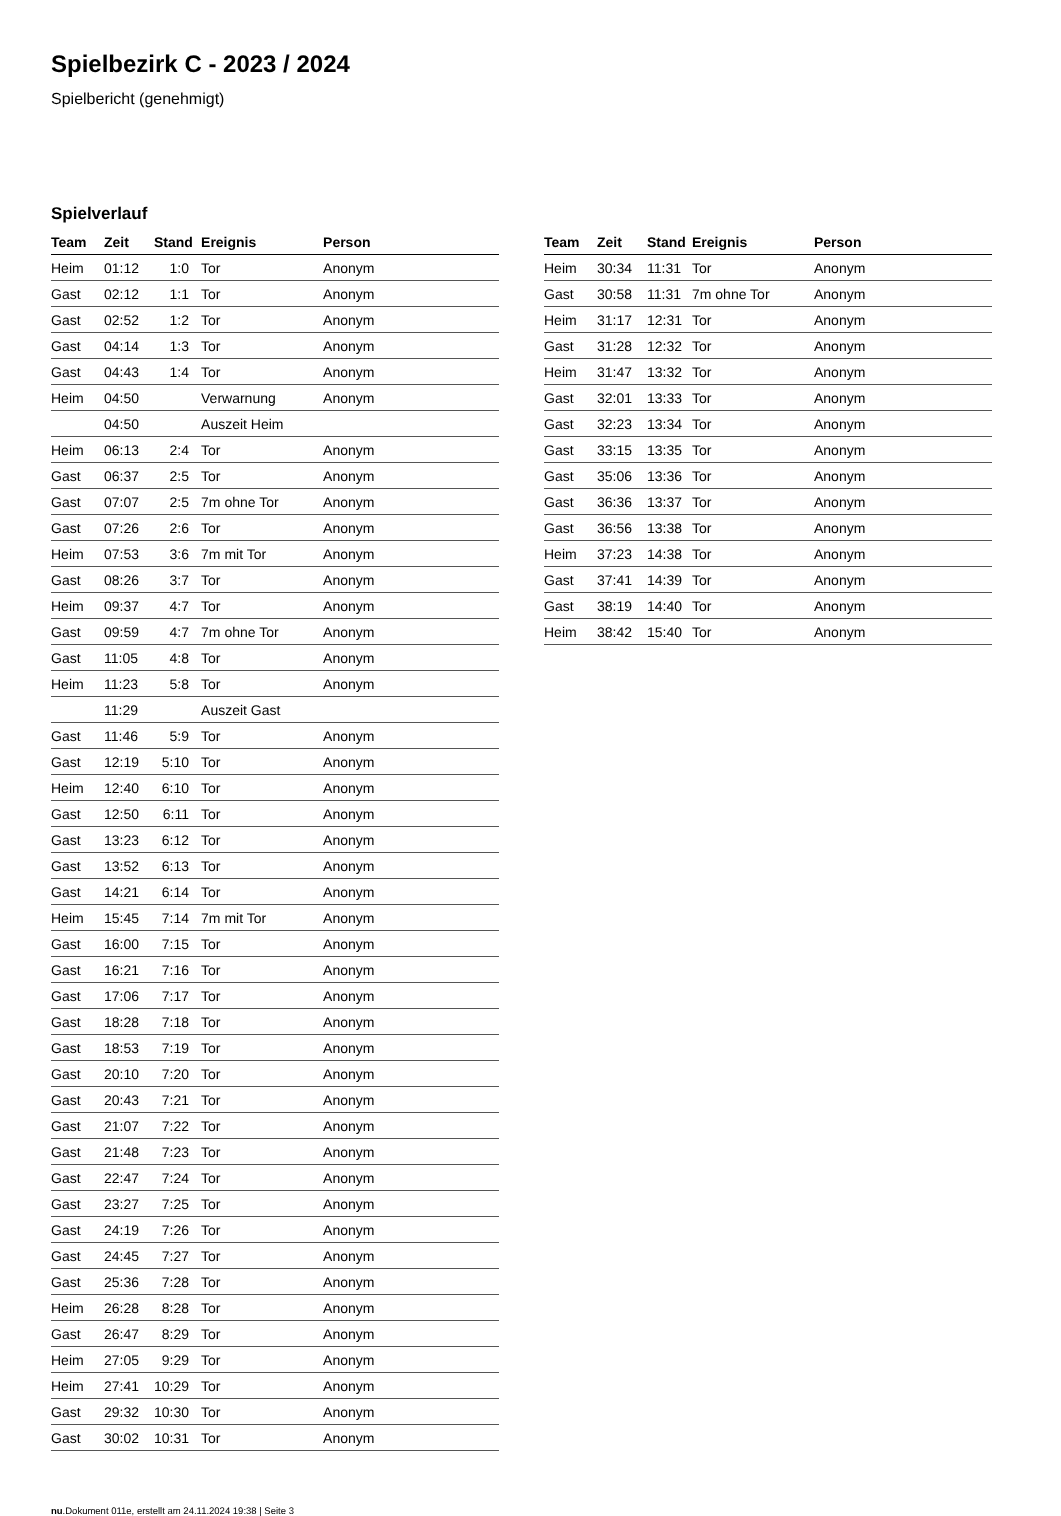Spielbezirk C - 2023 / 2024
Spielbericht (genehmigt)
Spielverlauf
| Team | Zeit | Stand | Ereignis | Person |
| --- | --- | --- | --- | --- |
| Heim | 01:12 | 1:0 | Tor | Anonym |
| Gast | 02:12 | 1:1 | Tor | Anonym |
| Gast | 02:52 | 1:2 | Tor | Anonym |
| Gast | 04:14 | 1:3 | Tor | Anonym |
| Gast | 04:43 | 1:4 | Tor | Anonym |
| Heim | 04:50 | | Verwarnung | Anonym |
| | 04:50 | | Auszeit Heim | |
| Heim | 06:13 | 2:4 | Tor | Anonym |
| Gast | 06:37 | 2:5 | Tor | Anonym |
| Gast | 07:07 | 2:5 | 7m ohne Tor | Anonym |
| Gast | 07:26 | 2:6 | Tor | Anonym |
| Heim | 07:53 | 3:6 | 7m mit Tor | Anonym |
| Gast | 08:26 | 3:7 | Tor | Anonym |
| Heim | 09:37 | 4:7 | Tor | Anonym |
| Gast | 09:59 | 4:7 | 7m ohne Tor | Anonym |
| Gast | 11:05 | 4:8 | Tor | Anonym |
| Heim | 11:23 | 5:8 | Tor | Anonym |
| | 11:29 | | Auszeit Gast | |
| Gast | 11:46 | 5:9 | Tor | Anonym |
| Gast | 12:19 | 5:10 | Tor | Anonym |
| Heim | 12:40 | 6:10 | Tor | Anonym |
| Gast | 12:50 | 6:11 | Tor | Anonym |
| Gast | 13:23 | 6:12 | Tor | Anonym |
| Gast | 13:52 | 6:13 | Tor | Anonym |
| Gast | 14:21 | 6:14 | Tor | Anonym |
| Heim | 15:45 | 7:14 | 7m mit Tor | Anonym |
| Gast | 16:00 | 7:15 | Tor | Anonym |
| Gast | 16:21 | 7:16 | Tor | Anonym |
| Gast | 17:06 | 7:17 | Tor | Anonym |
| Gast | 18:28 | 7:18 | Tor | Anonym |
| Gast | 18:53 | 7:19 | Tor | Anonym |
| Gast | 20:10 | 7:20 | Tor | Anonym |
| Gast | 20:43 | 7:21 | Tor | Anonym |
| Gast | 21:07 | 7:22 | Tor | Anonym |
| Gast | 21:48 | 7:23 | Tor | Anonym |
| Gast | 22:47 | 7:24 | Tor | Anonym |
| Gast | 23:27 | 7:25 | Tor | Anonym |
| Gast | 24:19 | 7:26 | Tor | Anonym |
| Gast | 24:45 | 7:27 | Tor | Anonym |
| Gast | 25:36 | 7:28 | Tor | Anonym |
| Heim | 26:28 | 8:28 | Tor | Anonym |
| Gast | 26:47 | 8:29 | Tor | Anonym |
| Heim | 27:05 | 9:29 | Tor | Anonym |
| Heim | 27:41 | 10:29 | Tor | Anonym |
| Gast | 29:32 | 10:30 | Tor | Anonym |
| Gast | 30:02 | 10:31 | Tor | Anonym |
| Team | Zeit | Stand | Ereignis | Person |
| --- | --- | --- | --- | --- |
| Heim | 30:34 | 11:31 | Tor | Anonym |
| Gast | 30:58 | 11:31 | 7m ohne Tor | Anonym |
| Heim | 31:17 | 12:31 | Tor | Anonym |
| Gast | 31:28 | 12:32 | Tor | Anonym |
| Heim | 31:47 | 13:32 | Tor | Anonym |
| Gast | 32:01 | 13:33 | Tor | Anonym |
| Gast | 32:23 | 13:34 | Tor | Anonym |
| Gast | 33:15 | 13:35 | Tor | Anonym |
| Gast | 35:06 | 13:36 | Tor | Anonym |
| Gast | 36:36 | 13:37 | Tor | Anonym |
| Gast | 36:56 | 13:38 | Tor | Anonym |
| Heim | 37:23 | 14:38 | Tor | Anonym |
| Gast | 37:41 | 14:39 | Tor | Anonym |
| Gast | 38:19 | 14:40 | Tor | Anonym |
| Heim | 38:42 | 15:40 | Tor | Anonym |
nu.Dokument 011e, erstellt am 24.11.2024 19:38 | Seite 3